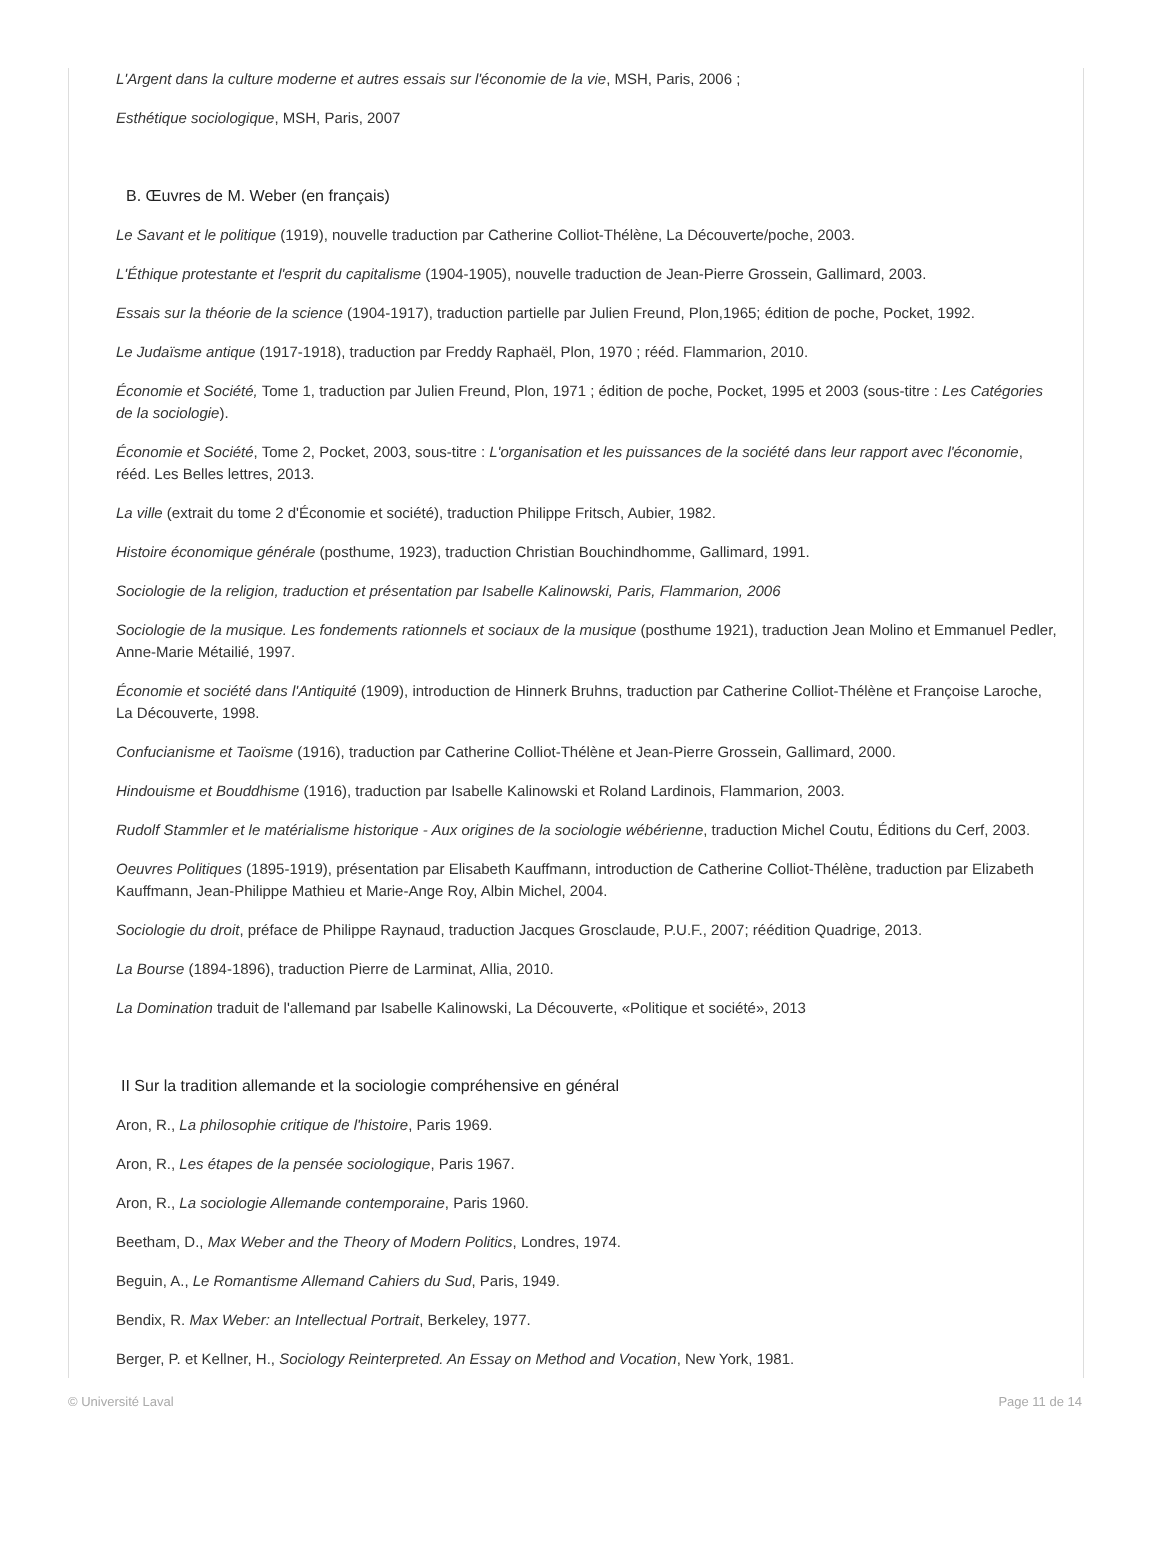L'Argent dans la culture moderne et autres essais sur l'économie de la vie, MSH, Paris, 2006 ;
Esthétique sociologique, MSH, Paris, 2007
B. Œuvres de M. Weber (en français)
Le Savant et le politique (1919), nouvelle traduction par Catherine Colliot-Thélène, La Découverte/poche, 2003.
L'Éthique protestante et l'esprit du capitalisme (1904-1905), nouvelle traduction de Jean-Pierre Grossein, Gallimard, 2003.
Essais sur la théorie de la science (1904-1917), traduction partielle par Julien Freund, Plon,1965; édition de poche, Pocket, 1992.
Le Judaïsme antique (1917-1918), traduction par Freddy Raphaël, Plon, 1970 ; rééd. Flammarion, 2010.
Économie et Société, Tome 1, traduction par Julien Freund, Plon, 1971 ; édition de poche, Pocket, 1995 et 2003 (sous-titre : Les Catégories de la sociologie).
Économie et Société, Tome 2, Pocket, 2003, sous-titre : L'organisation et les puissances de la société dans leur rapport avec l'économie, rééd. Les Belles lettres, 2013.
La ville (extrait du tome 2 d'Économie et société), traduction Philippe Fritsch, Aubier, 1982.
Histoire économique générale (posthume, 1923), traduction Christian Bouchindhomme, Gallimard, 1991.
Sociologie de la religion, traduction et présentation par Isabelle Kalinowski, Paris, Flammarion, 2006
Sociologie de la musique. Les fondements rationnels et sociaux de la musique (posthume 1921), traduction Jean Molino et Emmanuel Pedler, Anne-Marie Métailié, 1997.
Économie et société dans l'Antiquité (1909), introduction de Hinnerk Bruhns, traduction par Catherine Colliot-Thélène et Françoise Laroche, La Découverte, 1998.
Confucianisme et Taoïsme (1916), traduction par Catherine Colliot-Thélène et Jean-Pierre Grossein, Gallimard, 2000.
Hindouisme et Bouddhisme (1916), traduction par Isabelle Kalinowski et Roland Lardinois, Flammarion, 2003.
Rudolf Stammler et le matérialisme historique - Aux origines de la sociologie wébérienne, traduction Michel Coutu, Éditions du Cerf, 2003.
Oeuvres Politiques (1895-1919), présentation par Elisabeth Kauffmann, introduction de Catherine Colliot-Thélène, traduction par Elizabeth Kauffmann, Jean-Philippe Mathieu et Marie-Ange Roy, Albin Michel, 2004.
Sociologie du droit, préface de Philippe Raynaud, traduction Jacques Grosclaude, P.U.F., 2007; réédition Quadrige, 2013.
La Bourse (1894-1896), traduction Pierre de Larminat, Allia, 2010.
La Domination traduit de l'allemand par Isabelle Kalinowski, La Découverte, «Politique et société», 2013
II Sur la tradition allemande et la sociologie compréhensive en général
Aron, R., La philosophie critique de l'histoire, Paris 1969.
Aron, R., Les étapes de la pensée sociologique, Paris 1967.
Aron, R., La sociologie Allemande contemporaine, Paris 1960.
Beetham, D., Max Weber and the Theory of Modern Politics, Londres, 1974.
Beguin, A., Le Romantisme Allemand Cahiers du Sud, Paris, 1949.
Bendix, R. Max Weber: an Intellectual Portrait, Berkeley, 1977.
Berger, P. et Kellner, H., Sociology Reinterpreted. An Essay on Method and Vocation, New York, 1981.
© Université Laval Page 11 de 14